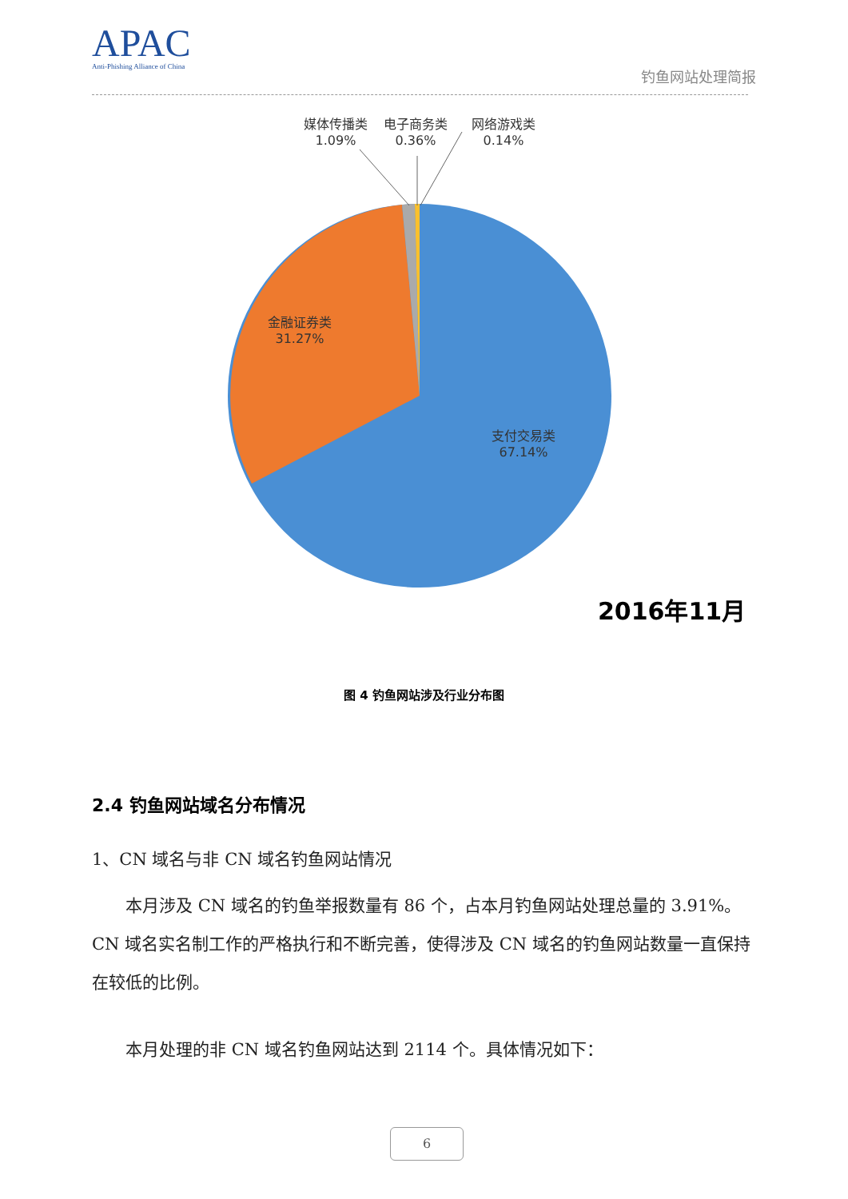APAC
Anti-Phishing Alliance of China
钓鱼网站处理简报
媒体传播类
1.09%
电子商务类
0.36%
网络游戏类
0.14%
金融证券类
31.27%
支付交易类
67.14%
2016年11月
图 4 钓鱼网站涉及行业分布图
2.4 钓鱼网站域名分布情况
1、CN 域名与非 CN 域名钓鱼网站情况
本月涉及 CN 域名的钓鱼举报数量有 86 个，占本月钓鱼网站处理总量的 3.91%。CN 域名实名制工作的严格执行和不断完善，使得涉及 CN 域名的钓鱼网站数量一直保持在较低的比例。
本月处理的非 CN 域名钓鱼网站达到 2114 个。具体情况如下：
6